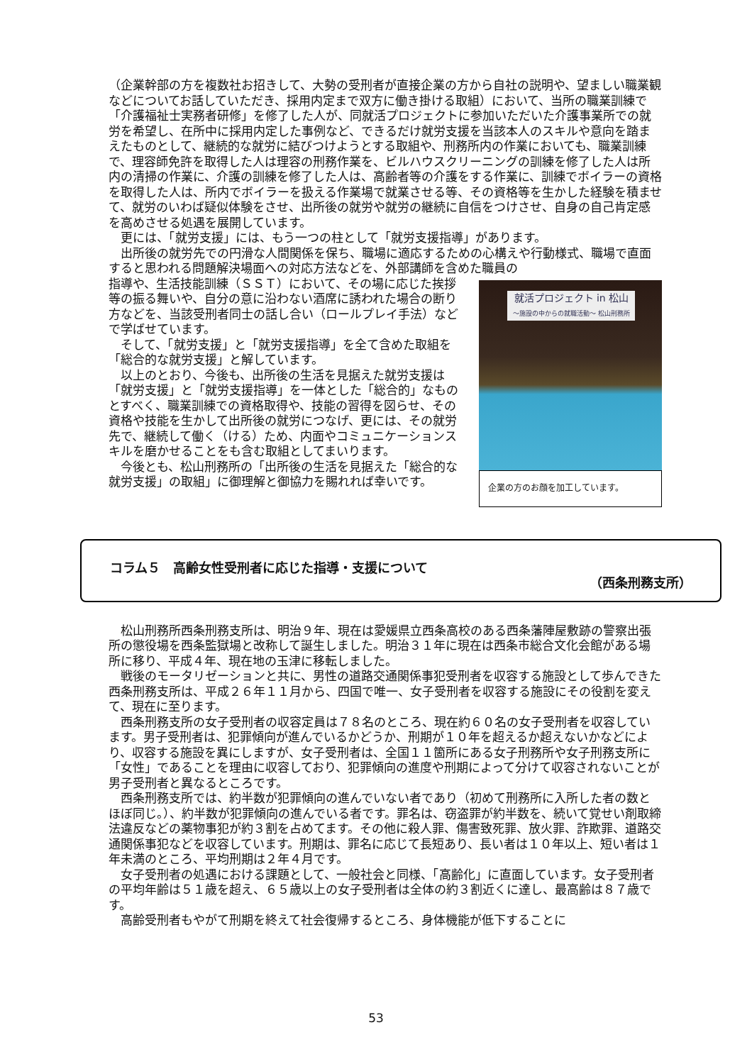（企業幹部の方を複数社お招きして、大勢の受刑者が直接企業の方から自社の説明や、望ましい職業観などについてお話していただき、採用内定まで双方に働き掛ける取組）において、当所の職業訓練で「介護福祉士実務者研修」を修了した人が、同就活プロジェクトに参加いただいた介護事業所での就労を希望し、在所中に採用内定した事例など、できるだけ就労支援を当該本人のスキルや意向を踏まえたものとして、継続的な就労に結びつけようとする取組や、刑務所内の作業においても、職業訓練で、理容師免許を取得した人は理容の刑務作業を、ビルハウスクリーニングの訓練を修了した人は所内の清掃の作業に、介護の訓練を修了した人は、高齢者等の介護をする作業に、訓練でボイラーの資格を取得した人は、所内でボイラーを扱える作業場で就業させる等、その資格等を生かした経験を積ませて、就労のいわば疑似体験をさせ、出所後の就労や就労の継続に自信をつけさせ、自身の自己肯定感を高めさせる処遇を展開しています。
　更には、「就労支援」には、もう一つの柱として「就労支援指導」があります。
　出所後の就労先での円滑な人間関係を保ち、職場に適応するための心構えや行動様式、職場で直面すると思われる問題解決場面への対応方法などを、外部講師を含めた職員の
指導や、生活技能訓練（ＳＳＴ）において、その場に応じた挨拶等の振る舞いや、自分の意に沿わない酒席に誘われた場合の断り方などを、当該受刑者同士の話し合い（ロールプレイ手法）などで学ばせています。
　そして、「就労支援」と「就労支援指導」を全て含めた取組を「総合的な就労支援」と解しています。
　以上のとおり、今後も、出所後の生活を見据えた就労支援は「就労支援」と「就労支援指導」を一体とした「総合的」なものとすべく、職業訓練での資格取得や、技能の習得を図らせ、その資格や技能を生かして出所後の就労につなげ、更には、その就労先で、継続して働く（ける）ため、内面やコミュニケーションスキルを磨かせることをも含む取組としてまいります。
　今後とも、松山刑務所の「出所後の生活を見据えた「総合的な就労支援」の取組」に御理解と御協力を賜れれば幸いです。
就活プロジェクト in 松山
～施設の中からの就職活動～ 松山刑務所
企業の方のお顔を加工しています。
コラム５　高齢女性受刑者に応じた指導・支援について
（西条刑務支所）
　松山刑務所西条刑務支所は、明治９年、現在は愛媛県立西条高校のある西条藩陣屋敷跡の警察出張所の懲役場を西条監獄場と改称して誕生しました。明治３１年に現在は西条市総合文化会館がある場所に移り、平成４年、現在地の玉津に移転しました。
　戦後のモータリゼーションと共に、男性の道路交通関係事犯受刑者を収容する施設として歩んできた西条刑務支所は、平成２６年１１月から、四国で唯一、女子受刑者を収容する施設にその役割を変えて、現在に至ります。
　西条刑務支所の女子受刑者の収容定員は７８名のところ、現在約６０名の女子受刑者を収容しています。男子受刑者は、犯罪傾向が進んでいるかどうか、刑期が１０年を超えるか超えないかなどにより、収容する施設を異にしますが、女子受刑者は、全国１１箇所にある女子刑務所や女子刑務支所に「女性」であることを理由に収容しており、犯罪傾向の進度や刑期によって分けて収容されないことが男子受刑者と異なるところです。
　西条刑務支所では、約半数が犯罪傾向の進んでいない者であり（初めて刑務所に入所した者の数とほぼ同じ。）、約半数が犯罪傾向の進んでいる者です。罪名は、窃盗罪が約半数を、続いて覚せい剤取締法違反などの薬物事犯が約３割を占めてます。その他に殺人罪、傷害致死罪、放火罪、詐欺罪、道路交通関係事犯などを収容しています。刑期は、罪名に応じて長短あり、長い者は１０年以上、短い者は１年未満のところ、平均刑期は２年４月です。
　女子受刑者の処遇における課題として、一般社会と同様、「高齢化」に直面しています。女子受刑者の平均年齢は５１歳を超え、６５歳以上の女子受刑者は全体の約３割近くに達し、最高齢は８７歳です。
　高齢受刑者もやがて刑期を終えて社会復帰するところ、身体機能が低下することに
53